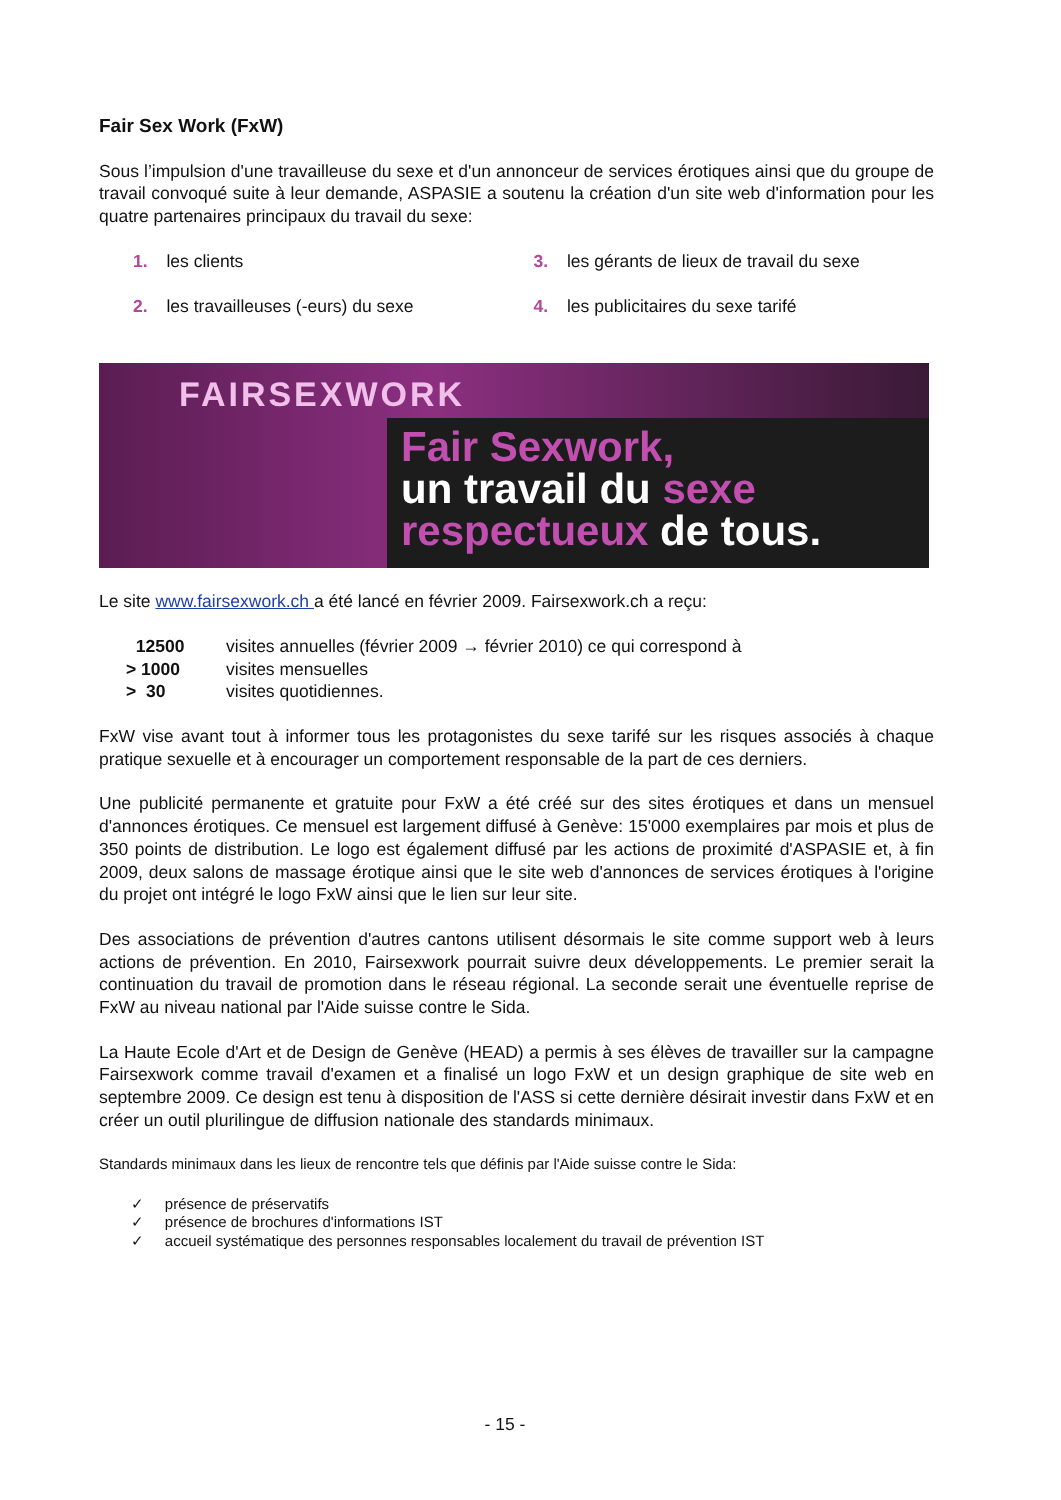Fair Sex Work (FxW)
Sous l’impulsion d'une travailleuse du sexe et d'un annonceur de services érotiques ainsi que du groupe de travail convoqué suite à leur demande, ASPASIE a soutenu la création d'un site web d'information pour les quatre partenaires principaux du travail du sexe:
1. les clients
3. les gérants de lieux de travail du sexe
2. les travailleuses (-eurs) du sexe
4. les publicitaires du sexe tarifé
FAIRSEXWORK
Fair Sexwork,
un travail du sexe
respectueux de tous.
Le site www.fairsexwork.ch a été lancé en février 2009. Fairsexwork.ch a reçu:
| 12500 | visites annuelles (février 2009 → février 2010) ce qui correspond à |
| > 1000 | visites mensuelles |
| > 30 | visites quotidiennes. |
FxW vise avant tout à informer tous les protagonistes du sexe tarifé sur les risques associés à chaque pratique sexuelle et à encourager un comportement responsable de la part de ces derniers.
Une publicité permanente et gratuite pour FxW a été créé sur des sites érotiques et dans un mensuel d'annonces érotiques. Ce mensuel est largement diffusé à Genève: 15'000 exemplaires par mois et plus de 350 points de distribution. Le logo est également diffusé par les actions de proximité d'ASPASIE et, à fin 2009, deux salons de massage érotique ainsi que le site web d'annonces de services érotiques à l'origine du projet ont intégré le logo FxW ainsi que le lien sur leur site.
Des associations de prévention d'autres cantons utilisent désormais le site comme support web à leurs actions de prévention. En 2010, Fairsexwork pourrait suivre deux développements. Le premier serait la continuation du travail de promotion dans le réseau régional. La seconde serait une éventuelle reprise de FxW au niveau national par l'Aide suisse contre le Sida.
La Haute Ecole d'Art et de Design de Genève (HEAD) a permis à ses élèves de travailler sur la campagne Fairsexwork comme travail d'examen et a finalisé un logo FxW et un design graphique de site web en septembre 2009. Ce design est tenu à disposition de l'ASS si cette dernière désirait investir dans FxW et en créer un outil plurilingue de diffusion nationale des standards minimaux.
Standards minimaux dans les lieux de rencontre tels que définis par l'Aide suisse contre le Sida:
✓ présence de préservatifs
✓ présence de brochures d'informations IST
✓ accueil systématique des personnes responsables localement du travail de prévention IST
- 15 -